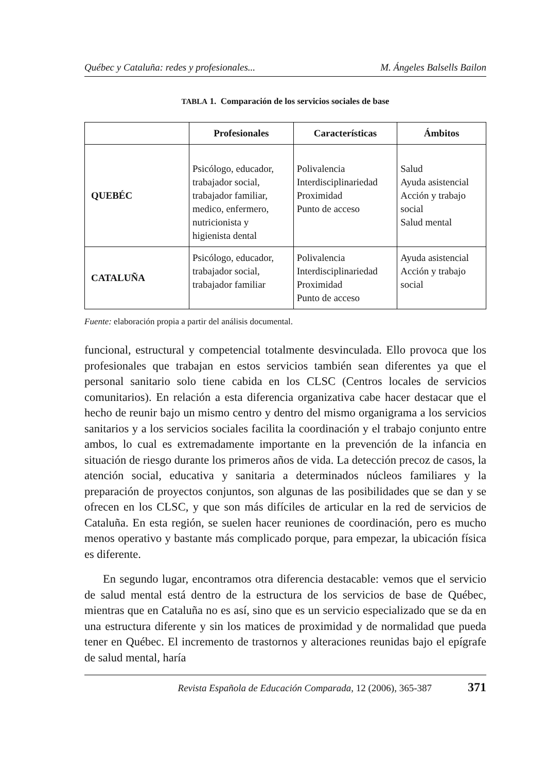Québec y Cataluña: redes y profesionales... M. Ángeles Balsells Bailon
TABLA 1. Comparación de los servicios sociales de base
| | Profesionales | Características | Ámbitos |
| --- | --- | --- | --- |
| QUEBÉC | Psicólogo, educador, trabajador social, trabajador familiar, medico, enfermero, nutricionista y higienista dental | Polivalencia Interdisciplinariedad Proximidad Punto de acceso | Salud Ayuda asistencial Acción y trabajo social Salud mental |
| CATALUÑA | Psicólogo, educador, trabajador social, trabajador familiar | Polivalencia Interdisciplinariedad Proximidad Punto de acceso | Ayuda asistencial Acción y trabajo social |
Fuente: elaboración propia a partir del análisis documental.
funcional, estructural y competencial totalmente desvinculada. Ello provoca que los profesionales que trabajan en estos servicios también sean diferentes ya que el personal sanitario solo tiene cabida en los CLSC (Centros locales de servicios comunitarios). En relación a esta diferencia organizativa cabe hacer destacar que el hecho de reunir bajo un mismo centro y dentro del mismo organigrama a los servicios sanitarios y a los servicios sociales facilita la coordinación y el trabajo conjunto entre ambos, lo cual es extremadamente importante en la prevención de la infancia en situación de riesgo durante los primeros años de vida. La detección precoz de casos, la atención social, educativa y sanitaria a determinados núcleos familiares y la preparación de proyectos conjuntos, son algunas de las posibilidades que se dan y se ofrecen en los CLSC, y que son más difíciles de articular en la red de servicios de Cataluña. En esta región, se suelen hacer reuniones de coordinación, pero es mucho menos operativo y bastante más complicado porque, para empezar, la ubicación física es diferente.
En segundo lugar, encontramos otra diferencia destacable: vemos que el servicio de salud mental está dentro de la estructura de los servicios de base de Québec, mientras que en Cataluña no es así, sino que es un servicio especializado que se da en una estructura diferente y sin los matices de proximidad y de normalidad que pueda tener en Québec. El incremento de trastornos y alteraciones reunidas bajo el epígrafe de salud mental, haría
Revista Española de Educación Comparada, 12 (2006), 365-387 371